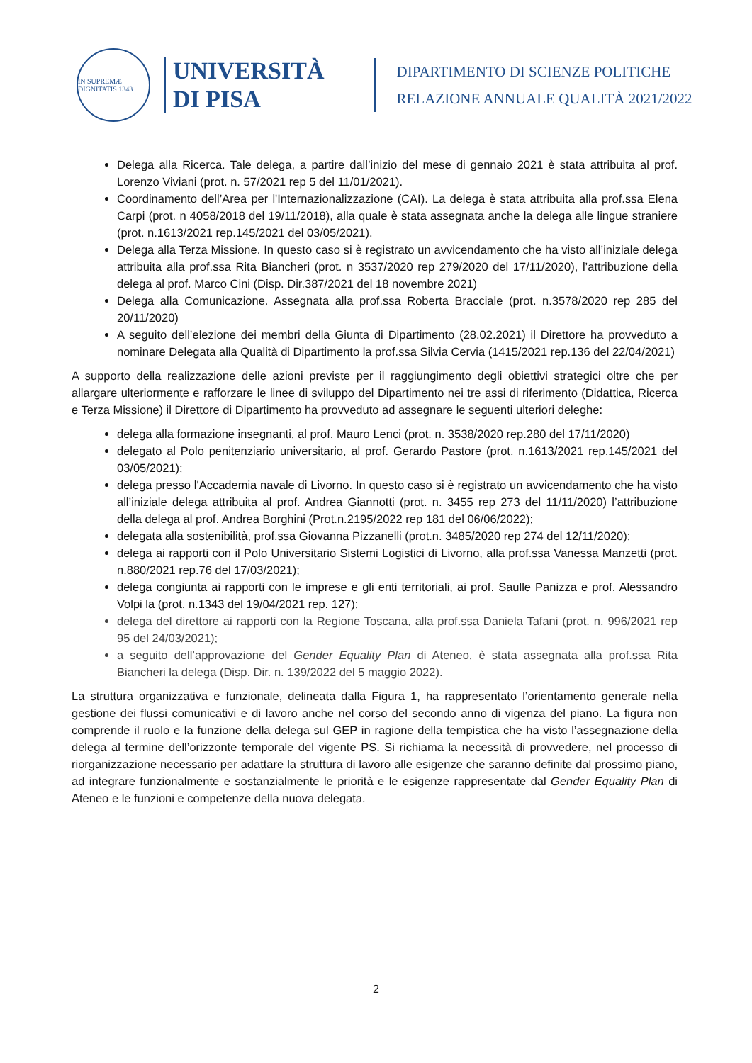IN SUPREMÆ DIGNITATIS 1343
UNIVERSITÀ
DI PISA
DIPARTIMENTO DI SCIENZE POLITICHE
RELAZIONE ANNUALE QUALITÀ 2021/2022
Delega alla Ricerca. Tale delega, a partire dall’inizio del mese di gennaio 2021 è stata attribuita al prof. Lorenzo Viviani (prot. n. 57/2021 rep 5 del 11/01/2021).
Coordinamento dell’Area per l'Internazionalizzazione (CAI). La delega è stata attribuita alla prof.ssa Elena Carpi (prot. n 4058/2018 del 19/11/2018), alla quale è stata assegnata anche la delega alle lingue straniere (prot. n.1613/2021 rep.145/2021 del 03/05/2021).
Delega alla Terza Missione. In questo caso si è registrato un avvicendamento che ha visto all’iniziale delega attribuita alla prof.ssa Rita Biancheri (prot. n 3537/2020 rep 279/2020 del 17/11/2020), l’attribuzione della delega al prof. Marco Cini (Disp. Dir.387/2021 del 18 novembre 2021)
Delega alla Comunicazione. Assegnata alla prof.ssa Roberta Bracciale (prot. n.3578/2020 rep 285 del 20/11/2020)
A seguito dell’elezione dei membri della Giunta di Dipartimento (28.02.2021) il Direttore ha provveduto a nominare Delegata alla Qualità di Dipartimento la prof.ssa Silvia Cervia (1415/2021 rep.136 del 22/04/2021)
A supporto della realizzazione delle azioni previste per il raggiungimento degli obiettivi strategici oltre che per allargare ulteriormente e rafforzare le linee di sviluppo del Dipartimento nei tre assi di riferimento (Didattica, Ricerca e Terza Missione) il Direttore di Dipartimento ha provveduto ad assegnare le seguenti ulteriori deleghe:
delega alla formazione insegnanti, al prof. Mauro Lenci (prot. n. 3538/2020 rep.280 del 17/11/2020)
delegato al Polo penitenziario universitario, al prof. Gerardo Pastore (prot. n.1613/2021 rep.145/2021 del 03/05/2021);
delega presso l'Accademia navale di Livorno. In questo caso si è registrato un avvicendamento che ha visto all’iniziale delega attribuita al prof. Andrea Giannotti (prot. n. 3455 rep 273 del 11/11/2020) l’attribuzione della delega al prof. Andrea Borghini (Prot.n.2195/2022 rep 181 del 06/06/2022);
delegata alla sostenibilità, prof.ssa Giovanna Pizzanelli (prot.n. 3485/2020 rep 274 del 12/11/2020);
delega ai rapporti con il Polo Universitario Sistemi Logistici di Livorno, alla prof.ssa Vanessa Manzetti (prot. n.880/2021 rep.76 del 17/03/2021);
delega congiunta ai rapporti con le imprese e gli enti territoriali, ai prof. Saulle Panizza e prof. Alessandro Volpi la (prot. n.1343 del 19/04/2021 rep. 127);
delega del direttore ai rapporti con la Regione Toscana, alla prof.ssa Daniela Tafani (prot. n. 996/2021 rep 95 del 24/03/2021);
a seguito dell’approvazione del Gender Equality Plan di Ateneo, è stata assegnata alla prof.ssa Rita Biancheri la delega (Disp. Dir. n. 139/2022 del 5 maggio 2022).
La struttura organizzativa e funzionale, delineata dalla Figura 1, ha rappresentato l’orientamento generale nella gestione dei flussi comunicativi e di lavoro anche nel corso del secondo anno di vigenza del piano. La figura non comprende il ruolo e la funzione della delega sul GEP in ragione della tempistica che ha visto l’assegnazione della delega al termine dell’orizzonte temporale del vigente PS. Si richiama la necessità di provvedere, nel processo di riorganizzazione necessario per adattare la struttura di lavoro alle esigenze che saranno definite dal prossimo piano, ad integrare funzionalmente e sostanzialmente le priorità e le esigenze rappresentate dal Gender Equality Plan di Ateneo e le funzioni e competenze della nuova delegata.
2